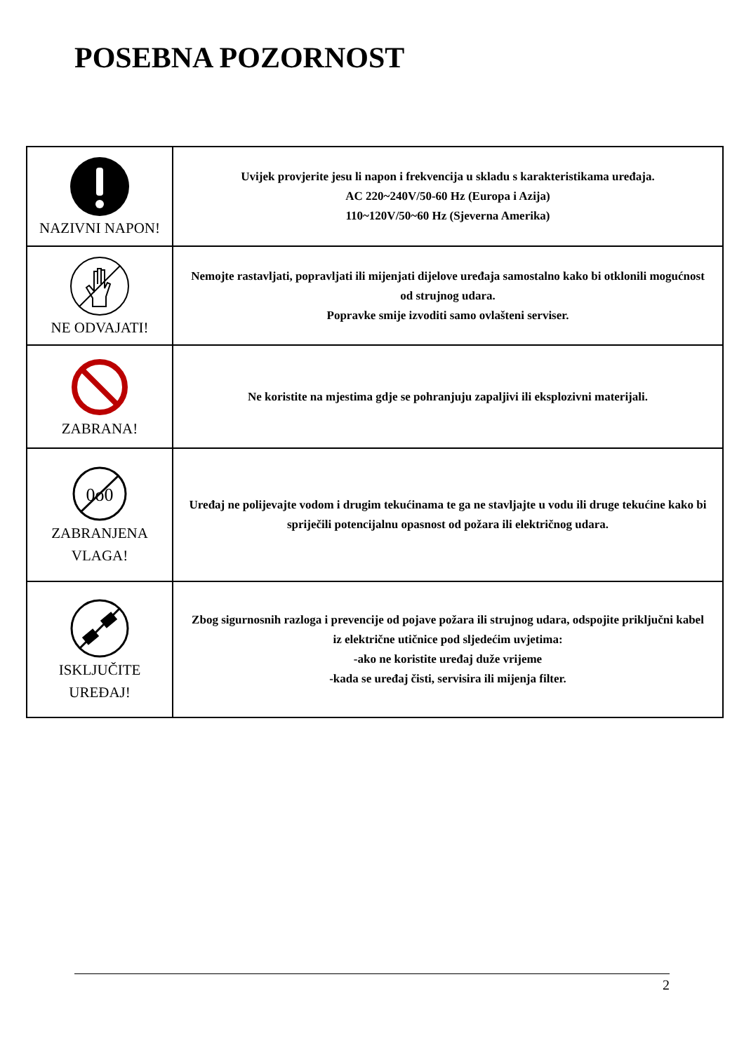POSEBNA POZORNOST
| NAZIVNI NAPON! | Uvijek provjerite jesu li napon i frekvencija u skladu s karakteristikama uređaja. AC 220~240V/50-60 Hz (Europa i Azija) 110~120V/50~60 Hz (Sjeverna Amerika) |
| NE ODVAJATI! | Nemojte rastavljati, popravljati ili mijenjati dijelove uređaja samostalno kako bi otklonili mogućnost od strujnog udara. Popravke smije izvoditi samo ovlašteni serviser. |
| ZABRANA! | Ne koristite na mjestima gdje se pohranjuju zapaljivi ili eksplozivni materijali. |
| 0o0 ZABRANJENA VLAGA! | Uređaj ne polijevajte vodom i drugim tekućinama te ga ne stavljajte u vodu ili druge tekućine kako bi spriječili potencijalnu opasnost od požara ili električnog udara. |
| ISKLJUČITE UREĐAJ! | Zbog sigurnosnih razloga i prevencije od pojave požara ili strujnog udara, odspojite priključni kabel iz električne utičnice pod sljedećim uvjetima: -ako ne koristite uređaj duže vrijeme -kada se uređaj čisti, servisira ili mijenja filter. |
2